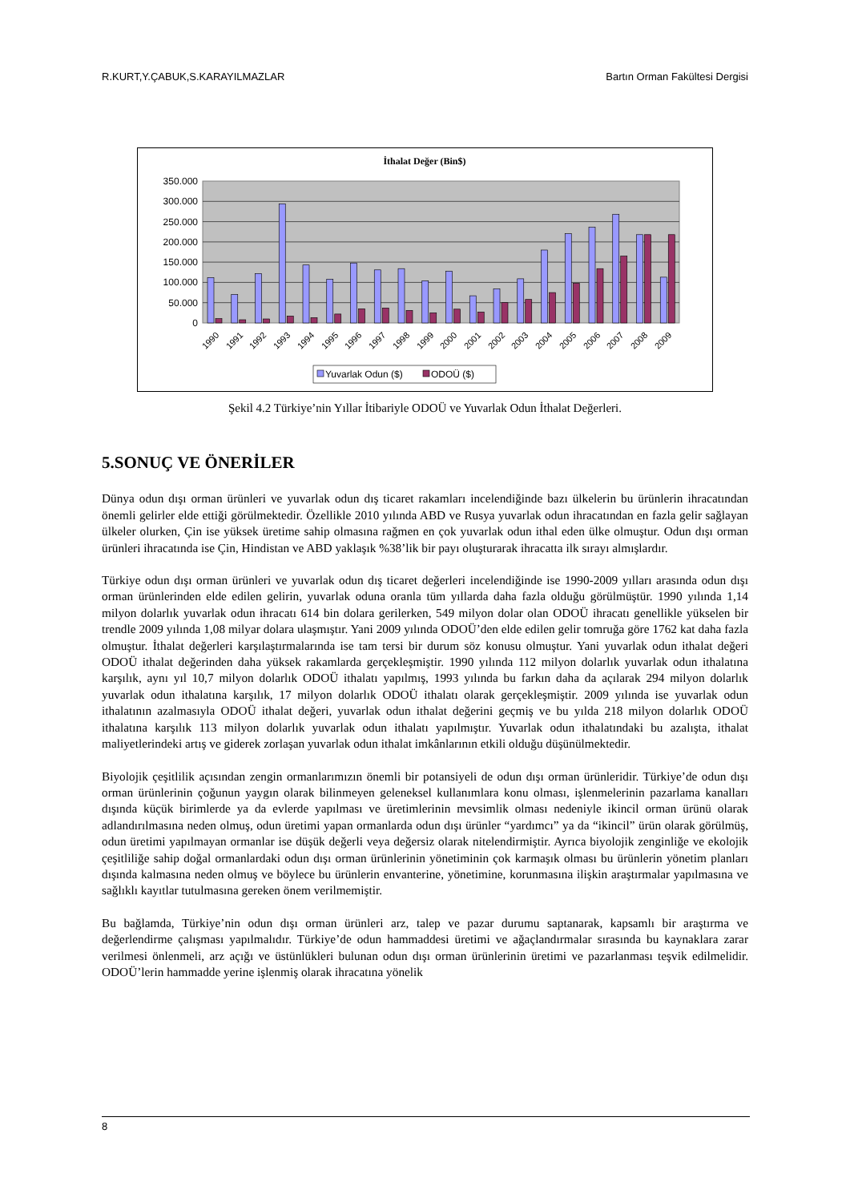R.KURT,Y.ÇABUK,S.KARAYILMAZLAR Bartın Orman Fakültesi Dergisi
İthalat Değer (Bin$)
350.000
300.000
250.000
200.000
150.000
100.000
50.000
0
1990
1991
1992
1993
1994
1995
1996
1997
1998
1999
2000
2001
2002
2003
2004
2005
2006
2007
2008
2009
Yuvarlak Odun ($)
ODOÜ ($)
Şekil 4.2 Türkiye’nin Yıllar İtibariyle ODOÜ ve Yuvarlak Odun İthalat Değerleri.
5.SONUÇ VE ÖNERİLER
Dünya odun dışı orman ürünleri ve yuvarlak odun dış ticaret rakamları incelendiğinde bazı ülkelerin bu ürünlerin ihracatından önemli gelirler elde ettiği görülmektedir. Özellikle 2010 yılında ABD ve Rusya yuvarlak odun ihracatından en fazla gelir sağlayan ülkeler olurken, Çin ise yüksek üretime sahip olmasına rağmen en çok yuvarlak odun ithal eden ülke olmuştur. Odun dışı orman ürünleri ihracatında ise Çin, Hindistan ve ABD yaklaşık %38’lik bir payı oluşturarak ihracatta ilk sırayı almışlardır.
Türkiye odun dışı orman ürünleri ve yuvarlak odun dış ticaret değerleri incelendiğinde ise 1990-2009 yılları arasında odun dışı orman ürünlerinden elde edilen gelirin, yuvarlak oduna oranla tüm yıllarda daha fazla olduğu görülmüştür. 1990 yılında 1,14 milyon dolarlık yuvarlak odun ihracatı 614 bin dolara gerilerken, 549 milyon dolar olan ODOÜ ihracatı genellikle yükselen bir trendle 2009 yılında 1,08 milyar dolara ulaşmıştır. Yani 2009 yılında ODOÜ’den elde edilen gelir tomruğa göre 1762 kat daha fazla olmuştur. İthalat değerleri karşılaştırmalarında ise tam tersi bir durum söz konusu olmuştur. Yani yuvarlak odun ithalat değeri ODOÜ ithalat değerinden daha yüksek rakamlarda gerçekleşmiştir. 1990 yılında 112 milyon dolarlık yuvarlak odun ithalatına karşılık, aynı yıl 10,7 milyon dolarlık ODOÜ ithalatı yapılmış, 1993 yılında bu farkın daha da açılarak 294 milyon dolarlık yuvarlak odun ithalatına karşılık, 17 milyon dolarlık ODOÜ ithalatı olarak gerçekleşmiştir. 2009 yılında ise yuvarlak odun ithalatının azalmasıyla ODOÜ ithalat değeri, yuvarlak odun ithalat değerini geçmiş ve bu yılda 218 milyon dolarlık ODOÜ ithalatına karşılık 113 milyon dolarlık yuvarlak odun ithalatı yapılmıştır. Yuvarlak odun ithalatındaki bu azalışta, ithalat maliyetlerindeki artış ve giderek zorlaşan yuvarlak odun ithalat imkânlarının etkili olduğu düşünülmektedir.
Biyolojik çeşitlilik açısından zengin ormanlarımızın önemli bir potansiyeli de odun dışı orman ürünleridir. Türkiye’de odun dışı orman ürünlerinin çoğunun yaygın olarak bilinmeyen geleneksel kullanımlara konu olması, işlenmelerinin pazarlama kanalları dışında küçük birimlerde ya da evlerde yapılması ve üretimlerinin mevsimlik olması nedeniyle ikincil orman ürünü olarak adlandırılmasına neden olmuş, odun üretimi yapan ormanlarda odun dışı ürünler “yardımcı” ya da “ikincil” ürün olarak görülmüş, odun üretimi yapılmayan ormanlar ise düşük değerli veya değersiz olarak nitelendirmiştir. Ayrıca biyolojik zenginliğe ve ekolojik çeşitliliğe sahip doğal ormanlardaki odun dışı orman ürünlerinin yönetiminin çok karmaşık olması bu ürünlerin yönetim planları dışında kalmasına neden olmuş ve böylece bu ürünlerin envanterine, yönetimine, korunmasına ilişkin araştırmalar yapılmasına ve sağlıklı kayıtlar tutulmasına gereken önem verilmemiştir.
Bu bağlamda, Türkiye’nin odun dışı orman ürünleri arz, talep ve pazar durumu saptanarak, kapsamlı bir araştırma ve değerlendirme çalışması yapılmalıdır. Türkiye’de odun hammaddesi üretimi ve ağaçlandırmalar sırasında bu kaynaklara zarar verilmesi önlenmeli, arz açığı ve üstünlükleri bulunan odun dışı orman ürünlerinin üretimi ve pazarlanması teşvik edilmelidir. ODOÜ’lerin hammadde yerine işlenmiş olarak ihracatına yönelik
8